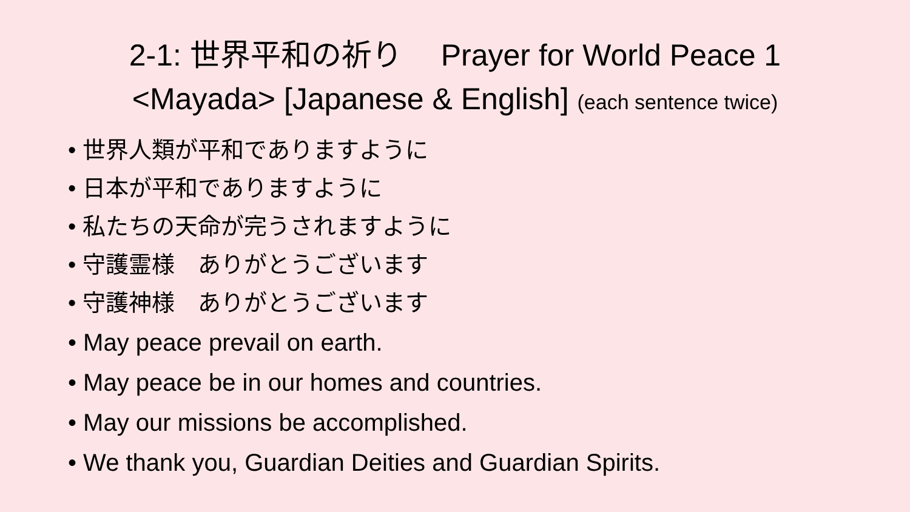2-1: 世界平和の祈り　 Prayer for World Peace 1
<Mayada> [Japanese & English] (each sentence twice)
• 世界人類が平和でありますように
• 日本が平和でありますように
• 私たちの天命が完うされますように
• 守護霊様　ありがとうございます
• 守護神様　ありがとうございます
• May peace prevail on earth.
• May peace be in our homes and countries.
• May our missions be accomplished.
• We thank you, Guardian Deities and Guardian Spirits.